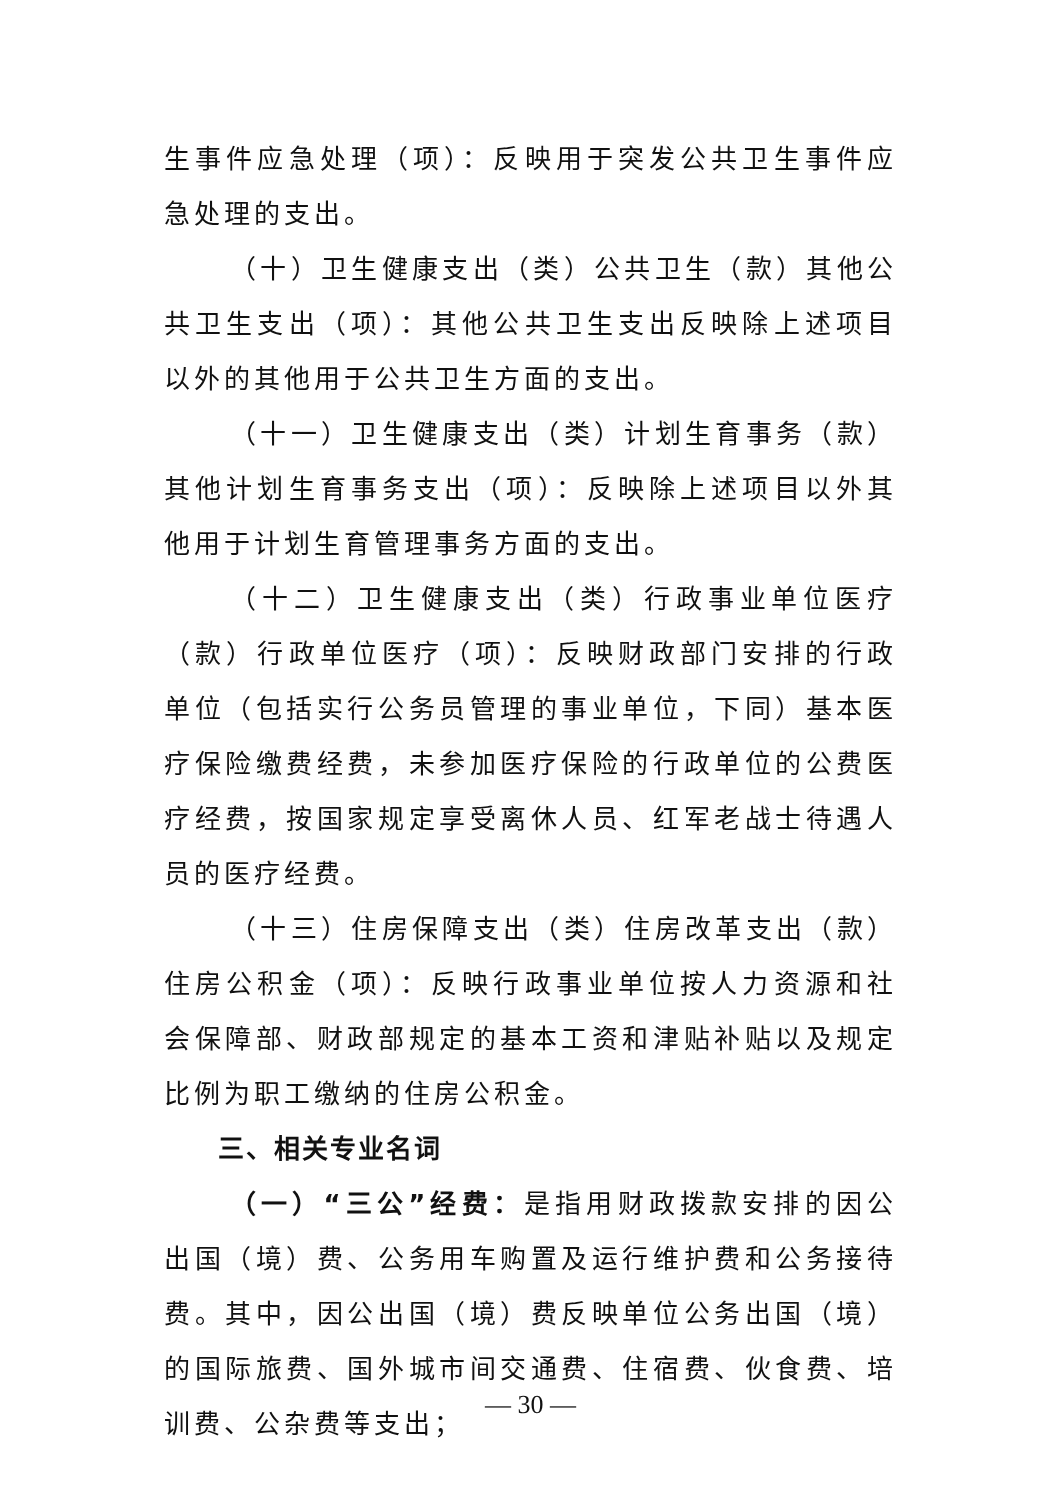生事件应急处理（项）：反映用于突发公共卫生事件应急处理的支出。
（十）卫生健康支出（类）公共卫生（款）其他公共卫生支出（项）：其他公共卫生支出反映除上述项目以外的其他用于公共卫生方面的支出。
（十一）卫生健康支出（类）计划生育事务（款）其他计划生育事务支出（项）：反映除上述项目以外其他用于计划生育管理事务方面的支出。
（十二）卫生健康支出（类）行政事业单位医疗（款）行政单位医疗（项）：反映财政部门安排的行政单位（包括实行公务员管理的事业单位，下同）基本医疗保险缴费经费，未参加医疗保险的行政单位的公费医疗经费，按国家规定享受离休人员、红军老战士待遇人员的医疗经费。
（十三）住房保障支出（类）住房改革支出（款）住房公积金（项）：反映行政事业单位按人力资源和社会保障部、财政部规定的基本工资和津贴补贴以及规定比例为职工缴纳的住房公积金。
三、相关专业名词
（一）“三公”经费：是指用财政拨款安排的因公出国（境）费、公务用车购置及运行维护费和公务接待费。其中，因公出国（境）费反映单位公务出国（境）的国际旅费、国外城市间交通费、住宿费、伙食费、培训费、公杂费等支出；
— 30 —